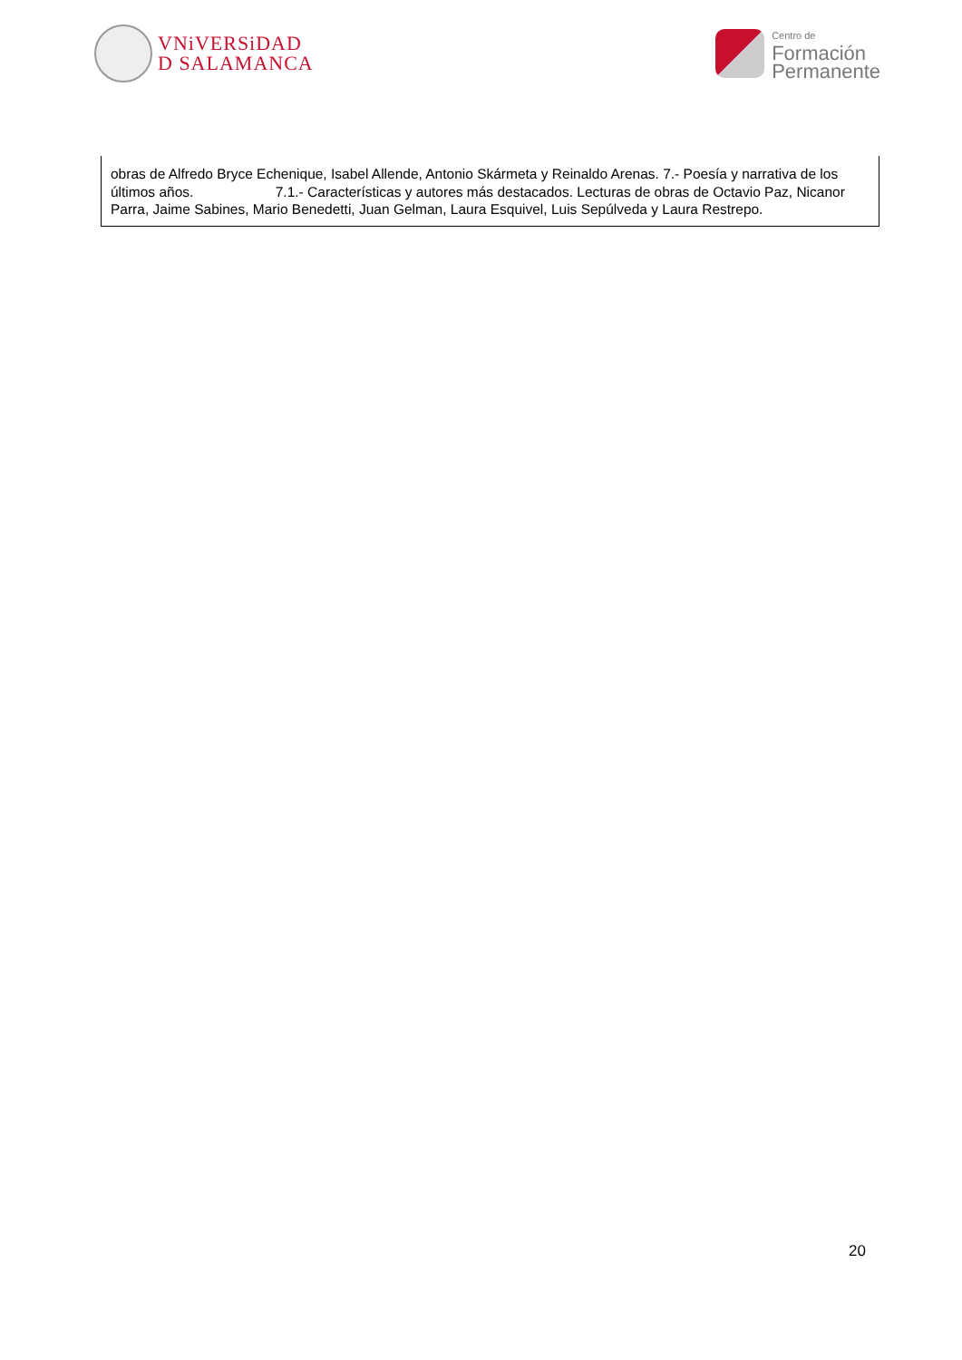VNiVERSiDAD
D SALAMANCA
Centro de
Formación
Permanente
| obras de Alfredo Bryce Echenique, Isabel Allende, Antonio Skármeta y Reinaldo Arenas. 7.- Poesía y narrativa de los últimos años. 7.1.- Características y autores más destacados. Lecturas de obras de Octavio Paz, Nicanor Parra, Jaime Sabines, Mario Benedetti, Juan Gelman, Laura Esquivel, Luis Sepúlveda y Laura Restrepo. |
20